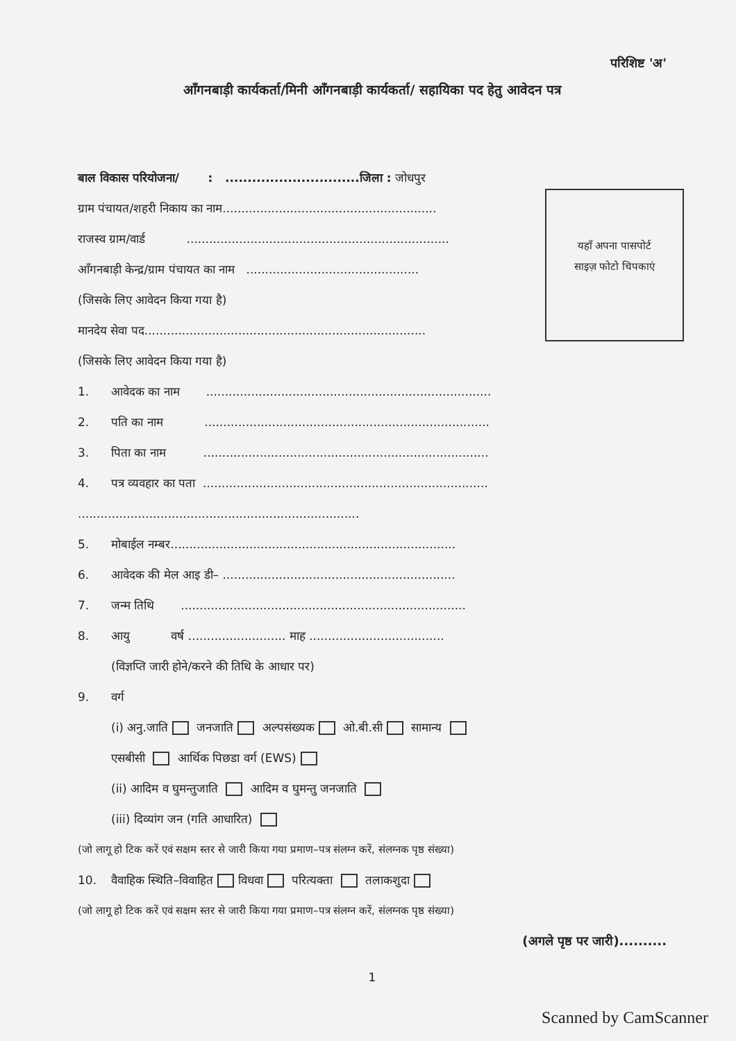परिशिष्ट 'अ'
आँगनबाड़ी कार्यकर्ता/मिनी आँगनबाड़ी कार्यकर्ता/ सहायिका पद हेतु आवेदन पत्र
यहाँ अपना पासपोर्ट
साइज़ फोटो चिपकाएं
बाल विकास परियोजना/ : ..............................जिला : जोधपुर
ग्राम पंचायत/शहरी निकाय का नाम.........................................................
राजस्व ग्राम/वार्ड ......................................................................
आँगनबाड़ी केन्द्र/ग्राम पंचायत का नाम ..............................................
(जिसके लिए आवेदन किया गया है)
मानदेय सेवा पद...........................................................................
(जिसके लिए आवेदन किया गया है)
1. आवेदक का नाम ............................................................................
2. पति का नाम ............................................................................
3. पिता का नाम ............................................................................
4. पत्र व्यवहार का पता ............................................................................
...........................................................................
5. मोबाईल नम्बर............................................................................
6. आवेदक की मेल आइ डी– ..............................................................
7. जन्म तिथि ............................................................................
8. आयु वर्ष .......................... माह ....................................
(विज्ञप्ति जारी होने/करने की तिथि के आधार पर)
9. वर्ग
(i) अनु.जाति जनजाति अल्पसंख्यक ओ.बी.सी सामान्य
एसबीसी आर्थिक पिछडा वर्ग (EWS)
(ii) आदिम व घुमन्तुजाति आदिम व घुमन्तु जनजाति
(iii) दिव्यांग जन (गति आधारित)
(जो लागू हो टिक करें एवं सक्षम स्तर से जारी किया गया प्रमाण–पत्र संलग्न करें, संलग्नक पृष्ठ संख्या)
10. वैवाहिक स्थिति–विवाहित विधवा परित्यक्ता तलाकशुदा
(जो लागू हो टिक करें एवं सक्षम स्तर से जारी किया गया प्रमाण–पत्र संलग्न करें, संलग्नक पृष्ठ संख्या)
(अगले पृष्ठ पर जारी)..........
1
Scanned by CamScanner